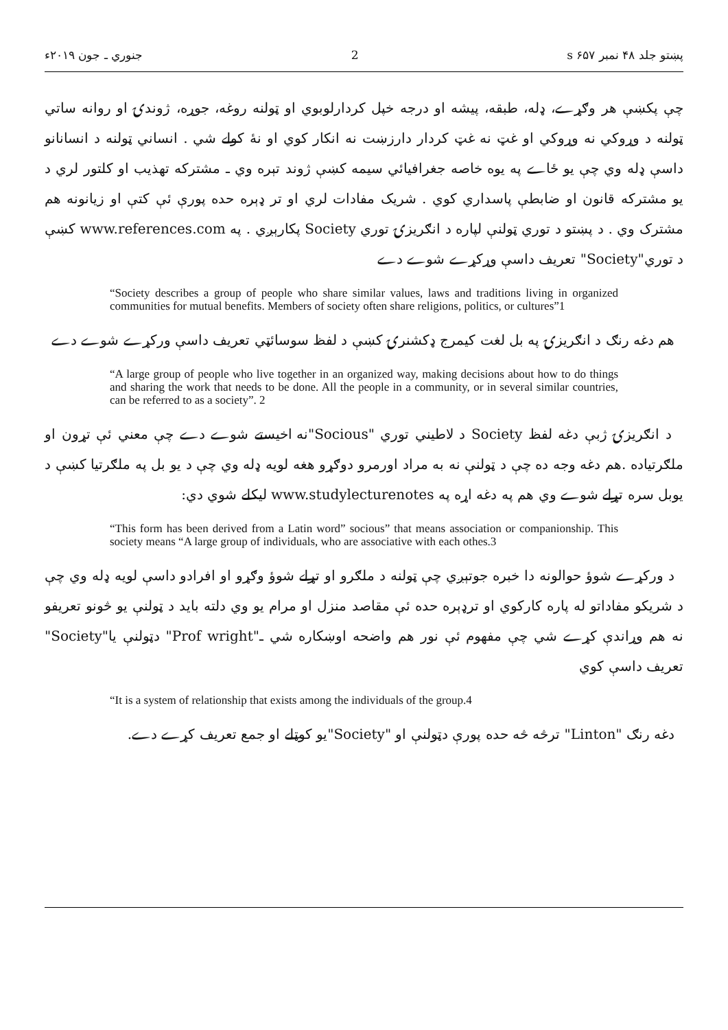پښتو جلد ۴۸ نمبر ۶۵۷ s 2 جنوري ـ جون ۲۰۱۹ء
چې پکښې هر وګړے، ډله، طبقه، پیشه او درجه خپل کردارلوبوي او ټولنه روغه، جوړه، ژوندۍ او روانه ساتي ټولنه د وړوکي نه وړوکي او غټ نه غټ کردار دارزښت نه انکار کوي او نهٔ کولے شي . انساني ټولنه د انسانانو داسې ډله وي چې یو ځاے په یوه خاصه جغرافیائي سیمه کښې ژوند تېره وي ـ مشترکه تهذیب او کلتور لري د یو مشترکه قانون او ضابطې پاسداري کوي . شریک مفادات لري او تر ډېره حده پورې ئې کتې او زیانونه هم مشترک وي . د پښتو د توري ټولنې لپاره د انګریزۍ توري Society پکارېږي . په www.references.com کښې د توري"Society" تعریف داسې وړکړے شوے دے
“Society describes a group of people who share similar values, laws and traditions living in organized communities for mutual benefits. Members of society often share religions, politics, or cultures”1
هم دغه رنګ د انګریزۍ په بل لغت کیمرج ډکشنرۍ کښې د لفظ سوسائټي تعریف داسې ورکړے شوے دے
“A large group of people who live together in an organized way, making decisions about how to do things and sharing the work that needs to be done. All the people in a community, or in several similar countries, can be referred to as a society”. 2
د انګریزۍ ژبې دغه لفظ Society د لاطیني توري "Socious"نه اخیستے شوے دے چې معني ئې تړون او ملګرتیاده .هم دغه وجه ده چې د ټولنې نه به مراد اورمرو دوګړو هغه لویه ډله وي چې د یو بل په ملګرتیا کښې د یوبل سره تړلے شوے وي هم په دغه اړه په www.studylecturenotes لیکلے شوي دي:
“This form has been derived from a Latin word” socious” that means association or companionship. This society means “A large group of individuals, who are associative with each othes.3
د ورکړے شوؤ حوالونه دا خبره جوتېږي چې ټولنه د ملګرو او تړلے شوؤ وګړو او افرادو داسې لویه ډله وي چې د شریکو مفاداتو له پاره کارکوي او ترډېره حده ئې مقاصد منزل او مرام یو وي دلته باید د ټولنې یو څونو تعریفو نه هم وړاندې کړے شي چې مفهوم ئې نور هم واضحه اوښکاره شي ـ"Prof wright" دټولنې یا"Society" تعریف داسې کوي
“It is a system of relationship that exists among the individuals of the group.4
دغه رنګ "Linton" ترڅه څه حده پورې دټولنې او "Society"یو کوټلے او جمع تعریف کړے دے.